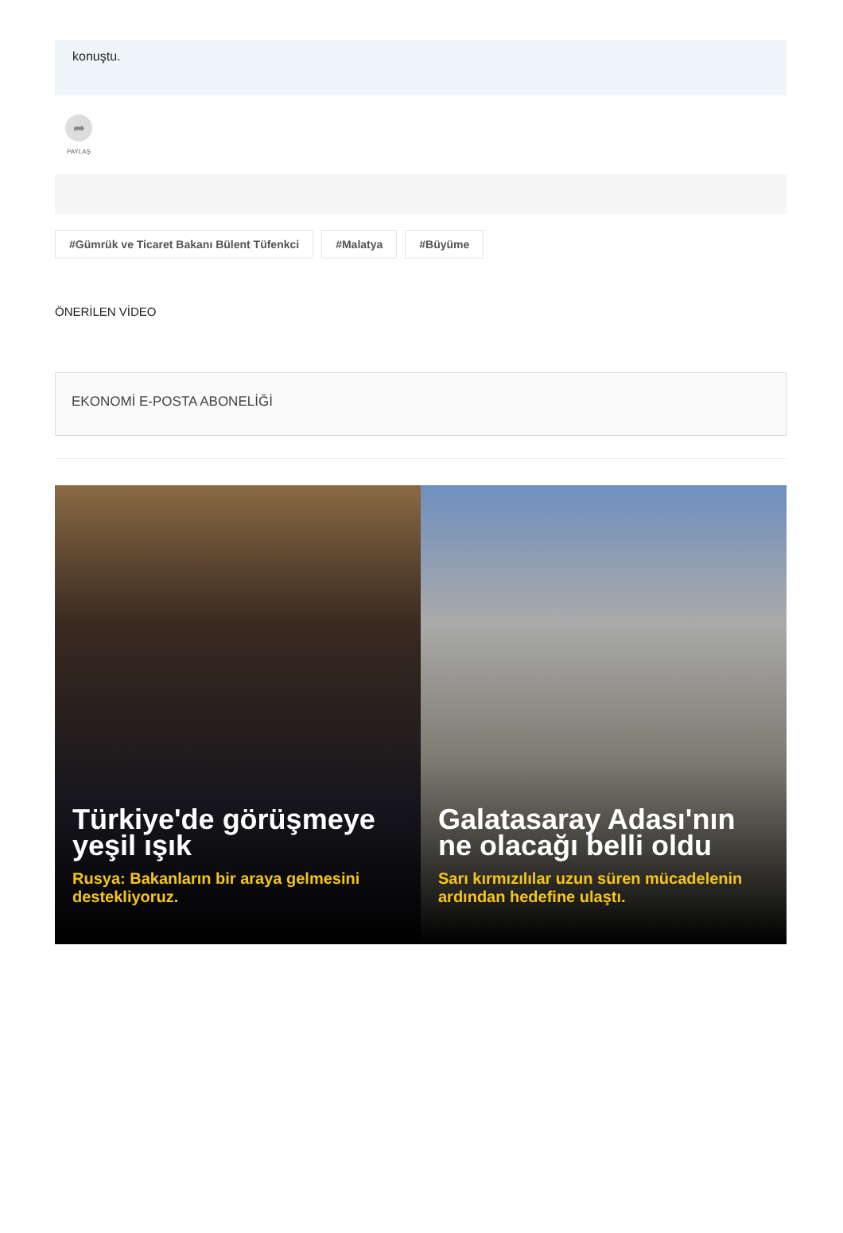konuştu.
➦
PAYLAŞ
#Gümrük ve Ticaret Bakanı Bülent Tüfenkci #Malatya #Büyüme
ÖNERİLEN VİDEO
EKONOMİ E-POSTA ABONELİĞİ
Türkiye'de görüşmeye yeşil ışık
Rusya: Bakanların bir araya gelmesini destekliyoruz.
Galatasaray Adası'nın ne olacağı belli oldu
Sarı kırmızılılar uzun süren mücadelenin ardından hedefine ulaştı.